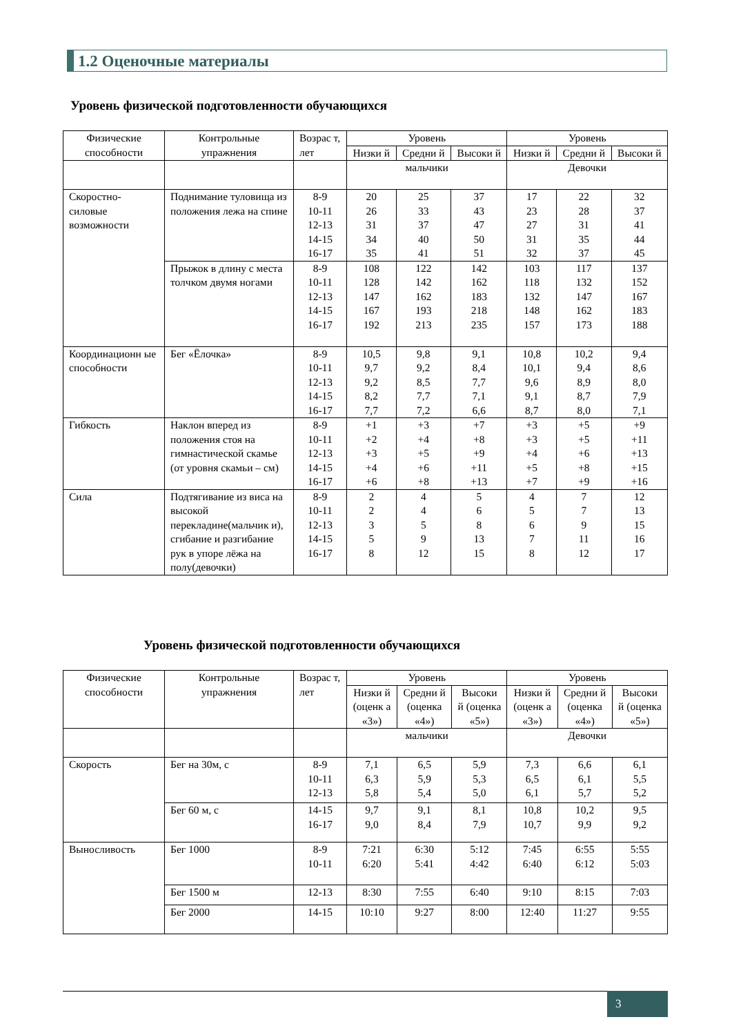1.2 Оценочные материалы
Уровень физической подготовленности обучающихся
| Физические способности | Контрольные упражнения | Возрас т, лет | Уровень | | | Уровень | | |
| --- | --- | --- | --- | --- | --- | --- | --- | --- |
| | | | Низки й | Средни й | Высоки й | Низки й | Средни й | Высоки й |
| | | | мальчики | | | Девочки | | |
| Скоростно-силовые возможности | Поднимание туловища из положения лежа на спине | 8-9 10-11 12-13 14-15 16-17 | 20 26 31 34 35 | 25 33 37 40 41 | 37 43 47 50 51 | 17 23 27 31 32 | 22 28 31 35 37 | 32 37 41 44 45 |
| | Прыжок в длину с места толчком двумя ногами | 8-9 10-11 12-13 14-15 16-17 | 108 128 147 167 192 | 122 142 162 193 213 | 142 162 183 218 235 | 103 118 132 148 157 | 117 132 147 162 173 | 137 152 167 183 188 |
| Координационн ые способности | Бег «Ёлочка» | 8-9 10-11 12-13 14-15 16-17 | 10,5 9,7 9,2 8,2 7,7 | 9,8 9,2 8,5 7,7 7,2 | 9,1 8,4 7,7 7,1 6,6 | 10,8 10,1 9,6 9,1 8,7 | 10,2 9,4 8,9 8,7 8,0 | 9,4 8,6 8,0 7,9 7,1 |
| Гибкость | Наклон вперед из положения стоя на гимнастической скамье (от уровня скамьи – см) | 8-9 10-11 12-13 14-15 16-17 | +1 +2 +3 +4 +6 | +3 +4 +5 +6 +8 | +7 +8 +9 +11 +13 | +3 +3 +4 +5 +7 | +5 +5 +6 +8 +9 | +9 +11 +13 +15 +16 |
| Сила | Подтягивание из виса на высокой перекладине(мальчик и), сгибание и разгибание рук в упоре лёжа на полу(девочки) | 8-9 10-11 12-13 14-15 16-17 | 2 2 3 5 8 | 4 4 5 9 12 | 5 6 8 13 15 | 4 5 6 7 8 | 7 7 9 11 12 | 12 13 15 16 17 |
Уровень физической подготовленности обучающихся
| Физические способности | Контрольные упражнения | Возрас т, лет | Уровень | | | Уровень | | |
| --- | --- | --- | --- | --- | --- | --- | --- | --- |
| | | | Низки й (оценк а «3») | Средни й (оценка «4») | Высоки й (оценка «5») | Низки й (оценк а «3») | Средни й (оценка «4») | Высоки й (оценка «5») |
| | | | мальчики | | | Девочки | | |
| Скорость | Бег на 30м, с | 8-9 10-11 12-13 | 7,1 6,3 5,8 | 6,5 5,9 5,4 | 5,9 5,3 5,0 | 7,3 6,5 6,1 | 6,6 6,1 5,7 | 6,1 5,5 5,2 |
| | Бег 60 м, с | 14-15 16-17 | 9,7 9,0 | 9,1 8,4 | 8,1 7,9 | 10,8 10,7 | 10,2 9,9 | 9,5 9,2 |
| Выносливость | Бег 1000 | 8-9 10-11 | 7:21 6:20 | 6:30 5:41 | 5:12 4:42 | 7:45 6:40 | 6:55 6:12 | 5:55 5:03 |
| | Бег 1500 м | 12-13 | 8:30 | 7:55 | 6:40 | 9:10 | 8:15 | 7:03 |
| | Бег 2000 | 14-15 | 10:10 | 9:27 | 8:00 | 12:40 | 11:27 | 9:55 |
3